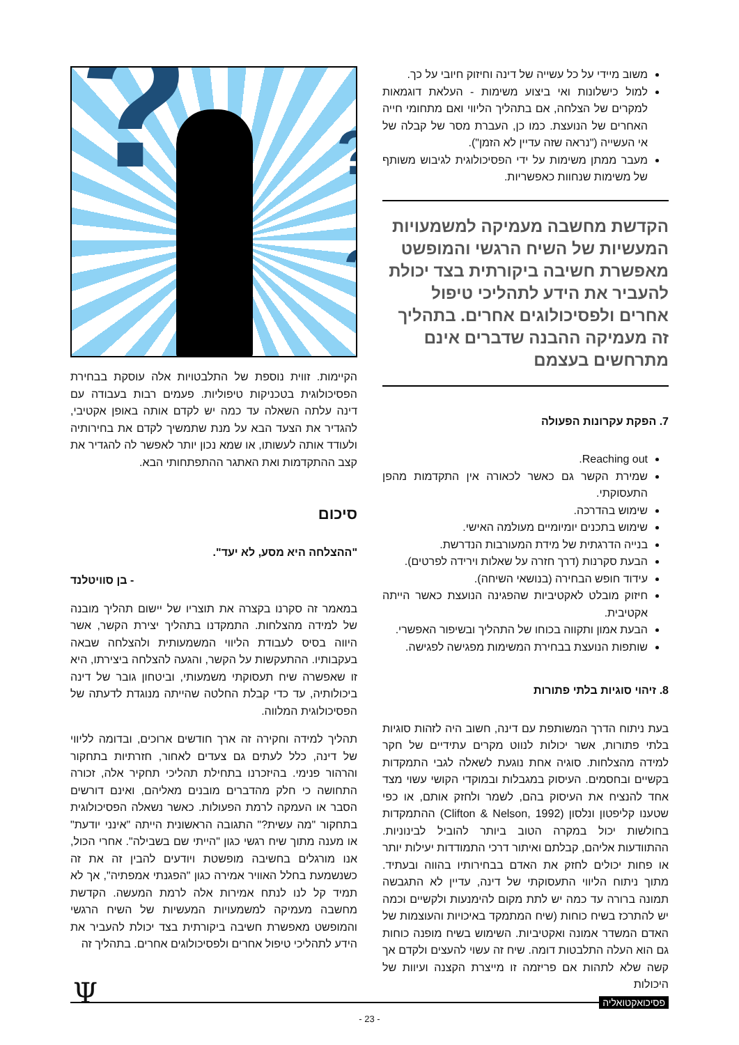משוב מיידי על כל עשייה של דינה וחיזוק חיובי על כך.
למול כישלונות ואי ביצוע משימות - העלאת דוגמאות למקרים של הצלחה, אם בתהליך הליווי ואם מתחומי חייה האחרים של הנועצת. כמו כן, העברת מסר של קבלה של אי העשייה ("נראה שזה עדיין לא הזמן").
מעבר ממתן משימות על ידי הפסיכולוגית לגיבוש משותף של משימות שנחוות כאפשריות.
הקדשת מחשבה מעמיקה למשמעויות המעשיות של השיח הרגשי והמופשט מאפשרת חשיבה ביקורתית בצד יכולת להעביר את הידע לתהליכי טיפול אחרים ולפסיכולוגים אחרים. בתהליך זה מעמיקה ההבנה שדברים אינם מתרחשים בעצמם
7. הפקת עקרונות הפעולה
Reaching out.
שמירת הקשר גם כאשר לכאורה אין התקדמות מהפן התעסוקתי.
שימוש בהדרכה.
שימוש בתכנים יומיומיים מעולמה האישי.
בנייה הדרגתית של מידת המעורבות הנדרשת.
הבעת סקרנות (דרך חזרה על שאלות וירידה לפרטים).
עידוד חופש הבחירה (בנושאי השיחה).
חיזוק מובלט לאקטיביות שהפגינה הנועצת כאשר הייתה אקטיבית.
הבעת אמון ותקווה בכוחו של התהליך ובשיפור האפשרי.
שותפות הנועצת בבחירת המשימות מפגישה לפגישה.
8. זיהוי סוגיות בלתי פתורות
בעת ניתוח הדרך המשותפת עם דינה, חשוב היה לזהות סוגיות בלתי פתורות, אשר יכולות לנווט מקרים עתידיים של חקר למידה מהצלחות. סוגיה אחת נוגעת לשאלה לגבי התמקדות בקשיים ובחסמים. העיסוק במגבלות ובמוקדי הקושי עשוי מצד אחד להנציח את העיסוק בהם, לשמר ולחזק אותם, או כפי שטענו קליפטון ונלסון (Clifton & Nelson, 1992) ההתמקדות בחולשות יכול במקרה הטוב ביותר להוביל לבינוניות. ההתוודעות אליהם, קבלתם ואיתור דרכי התמודדות יעילות יותר או פחות יכולים לחזק את האדם בבחירותיו בהווה ובעתיד. מתוך ניתוח הליווי התעסוקתי של דינה, עדיין לא התגבשה תמונה ברורה עד כמה יש לתת מקום להימנעות ולקשיים וכמה יש להתרכז בשיח כוחות (שיח המתמקד באיכויות והעוצמות של האדם המשדר אמונה ואקטיביות. השימוש בשיח מופנה כוחות גם הוא העלה התלבטות דומה. שיח זה עשוי להעצים ולקדם אך קשה שלא לתהות אם פריזמה זו מייצרת הקצנה ועיוות של היכולות
? ?
?
?
הקיימות. זווית נוספת של התלבטויות אלה עוסקת בבחירת הפסיכולוגית בטכניקות טיפוליות. פעמים רבות בעבודה עם דינה עלתה השאלה עד כמה יש לקדם אותה באופן אקטיבי, להגדיר את הצעד הבא על מנת שתמשיך לקדם את בחירותיה ולעודד אותה לעשותו, או שמא נכון יותר לאפשר לה להגדיר את קצב ההתקדמות ואת האתגר ההתפתחותי הבא.
סיכום
"ההצלחה היא מסע, לא יעד".
- בן סוויטלנד
במאמר זה סקרנו בקצרה את תוצריו של יישום תהליך מובנה של למידה מהצלחות. התמקדנו בתהליך יצירת הקשר, אשר היווה בסיס לעבודת הליווי המשמעותית ולהצלחה שבאה בעקבותיו. ההתעקשות על הקשר, והגעה להצלחה ביצירתו, היא זו שאפשרה שיח תעסוקתי משמעותי, וביטחון גובר של דינה ביכולותיה, עד כדי קבלת החלטה שהייתה מנוגדת לדעתה של הפסיכולוגית המלווה.
תהליך למידה וחקירה זה ארך חודשים ארוכים, ובדומה לליווי של דינה, כלל לעתים גם צעדים לאחור, חזרתיות בתחקור והרהור פנימי. בהיזכרנו בתחילת תהליכי תחקיר אלה, זכורה התחושה כי חלק מהדברים מובנים מאליהם, ואינם דורשים הסבר או העמקה לרמת הפעולות. כאשר נשאלה הפסיכולוגית בתחקור "מה עשית?" התגובה הראשונית הייתה "אינני יודעת" או מענה מתוך שיח רגשי כגון "הייתי שם בשבילה". אחרי הכול, אנו מורגלים בחשיבה מופשטת ויודעים להבין זה את זה כשנשמעת בחלל האוויר אמירה כגון "הפגנתי אמפתיה", אך לא תמיד קל לנו לנתח אמירות אלה לרמת המעשה. הקדשת מחשבה מעמיקה למשמעויות המעשיות של השיח הרגשי והמופשט מאפשרת חשיבה ביקורתית בצד יכולת להעביר את הידע לתהליכי טיפול אחרים ולפסיכולוגים אחרים. בתהליך זה
פסיכואקטואליה Ψ
- 23 -